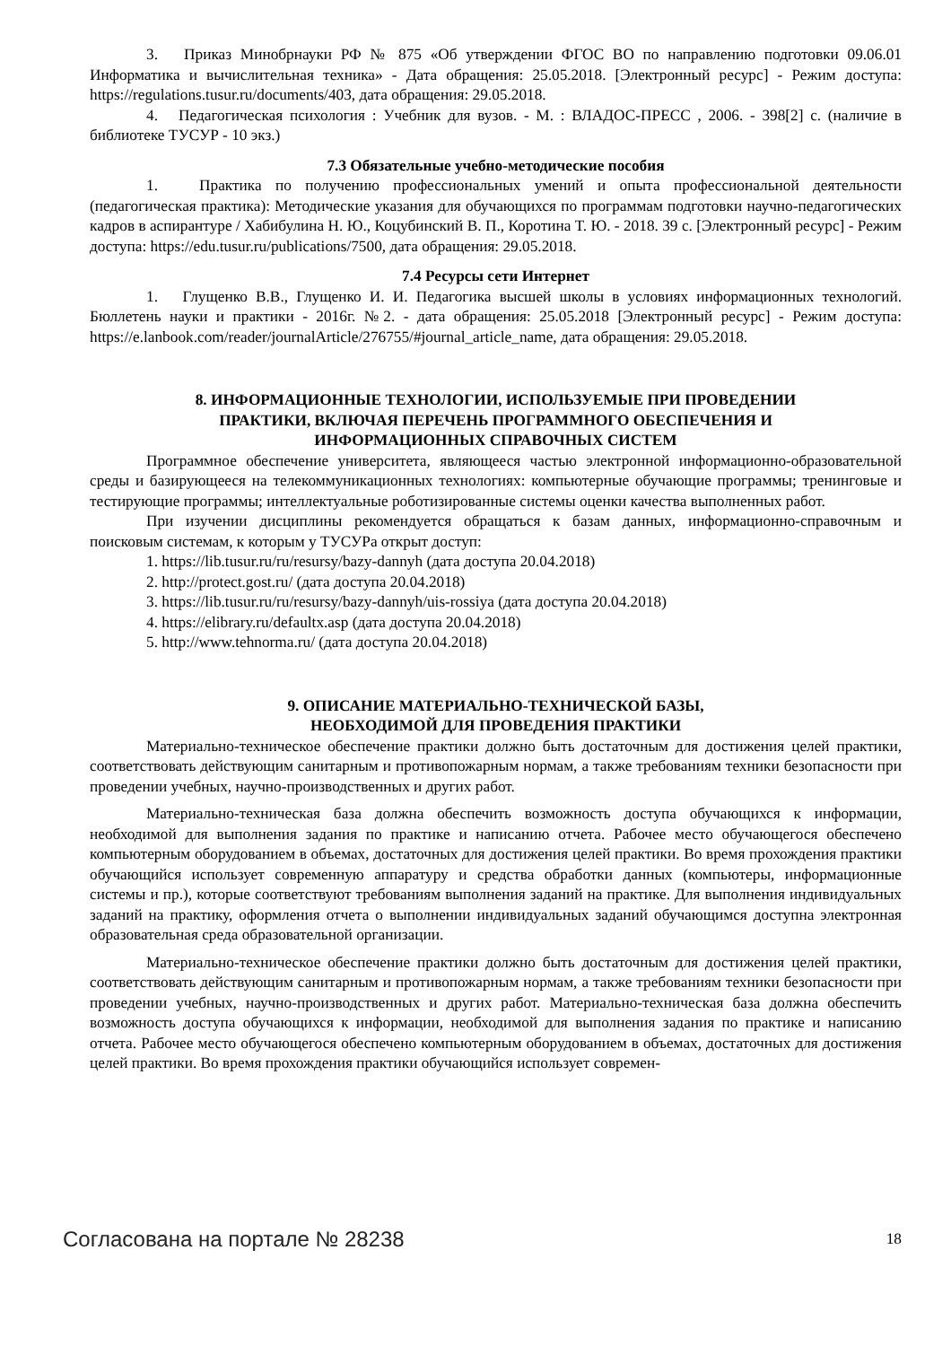3. Приказ Минобрнауки РФ № 875 «Об утверждении ФГОС ВО по направлению подготовки 09.06.01 Информатика и вычислительная техника» - Дата обращения: 25.05.2018. [Электронный ресурс] - Режим доступа: https://regulations.tusur.ru/documents/403, дата обращения: 29.05.2018.
4. Педагогическая психология : Учебник для вузов. - М. : ВЛАДОС-ПРЕСС , 2006. - 398[2] с. (наличие в библиотеке ТУСУР - 10 экз.)
7.3 Обязательные учебно-методические пособия
1. Практика по получению профессиональных умений и опыта профессиональной деятельности (педагогическая практика): Методические указания для обучающихся по программам подготовки научно-педагогических кадров в аспирантуре / Хабибулина Н. Ю., Коцубинский В. П., Коротина Т. Ю. - 2018. 39 с. [Электронный ресурс] - Режим доступа: https://edu.tusur.ru/publications/7500, дата обращения: 29.05.2018.
7.4 Ресурсы сети Интернет
1. Глущенко В.В., Глущенко И. И. Педагогика высшей школы в условиях информационных технологий. Бюллетень науки и практики - 2016г. №2. - дата обращения: 25.05.2018 [Электронный ресурс] - Режим доступа: https://e.lanbook.com/reader/journalArticle/276755/#journal_article_name, дата обращения: 29.05.2018.
8. ИНФОРМАЦИОННЫЕ ТЕХНОЛОГИИ, ИСПОЛЬЗУЕМЫЕ ПРИ ПРОВЕДЕНИИ
ПРАКТИКИ, ВКЛЮЧАЯ ПЕРЕЧЕНЬ ПРОГРАММНОГО ОБЕСПЕЧЕНИЯ И
ИНФОРМАЦИОННЫХ СПРАВОЧНЫХ СИСТЕМ
Программное обеспечение университета, являющееся частью электронной информационно-образовательной среды и базирующееся на телекоммуникационных технологиях: компьютерные обучающие программы; тренинговые и тестирующие программы; интеллектуальные роботизированные системы оценки качества выполненных работ.
При изучении дисциплины рекомендуется обращаться к базам данных, информационно-справочным и поисковым системам, к которым у ТУСУРа открыт доступ:
1. https://lib.tusur.ru/ru/resursy/bazy-dannyh (дата доступа 20.04.2018)
2. http://protect.gost.ru/ (дата доступа 20.04.2018)
3. https://lib.tusur.ru/ru/resursy/bazy-dannyh/uis-rossiya (дата доступа 20.04.2018)
4. https://elibrary.ru/defaultx.asp (дата доступа 20.04.2018)
5. http://www.tehnorma.ru/ (дата доступа 20.04.2018)
9. ОПИСАНИЕ МАТЕРИАЛЬНО-ТЕХНИЧЕСКОЙ БАЗЫ,
НЕОБХОДИМОЙ ДЛЯ ПРОВЕДЕНИЯ ПРАКТИКИ
Материально-техническое обеспечение практики должно быть достаточным для достижения целей практики, соответствовать действующим санитарным и противопожарным нормам, а также требованиям техники безопасности при проведении учебных, научно-производственных и других работ.
Материально-техническая база должна обеспечить возможность доступа обучающихся к информации, необходимой для выполнения задания по практике и написанию отчета. Рабочее место обучающегося обеспечено компьютерным оборудованием в объемах, достаточных для достижения целей практики. Во время прохождения практики обучающийся использует современную аппаратуру и средства обработки данных (компьютеры, информационные системы и пр.), которые соответствуют требованиям выполнения заданий на практике. Для выполнения индивидуальных заданий на практику, оформления отчета о выполнении индивидуальных заданий обучающимся доступна электронная образовательная среда образовательной организации.
Материально-техническое обеспечение практики должно быть достаточным для достижения целей практики, соответствовать действующим санитарным и противопожарным нормам, а также требованиям техники безопасности при проведении учебных, научно-производственных и других работ. Материально-техническая база должна обеспечить возможность доступа обучающихся к информации, необходимой для выполнения задания по практике и написанию отчета. Рабочее место обучающегося обеспечено компьютерным оборудованием в объемах, достаточных для достижения целей практики. Во время прохождения практики обучающийся использует современ-
Согласована на портале № 28238 18